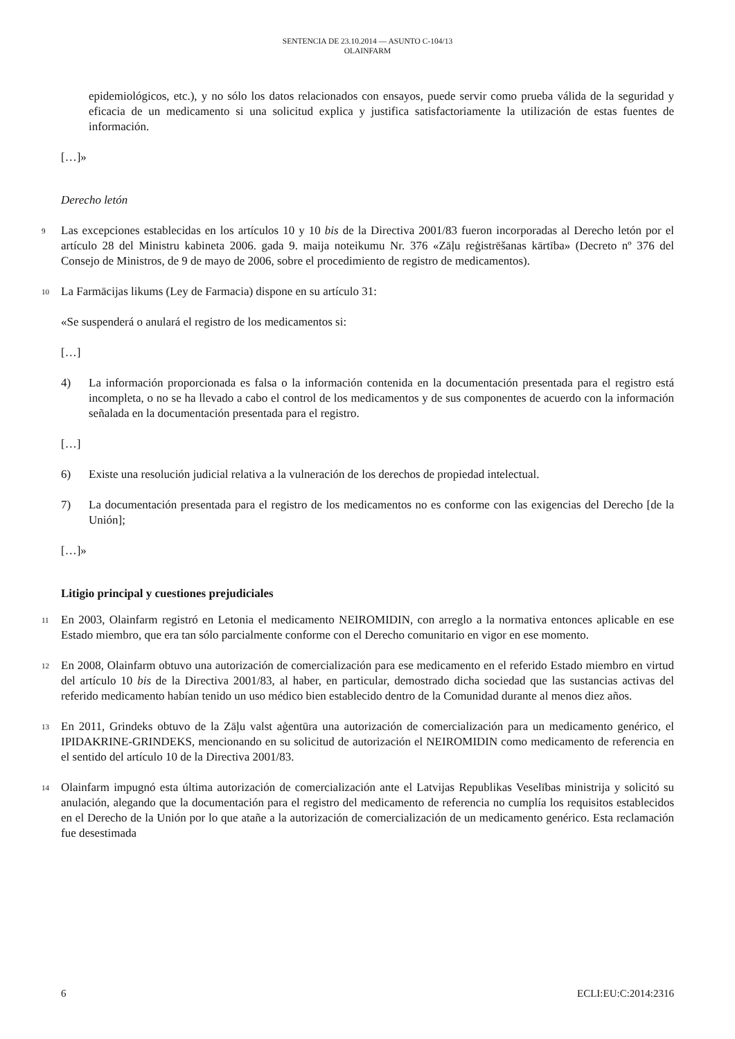SENTENCIA DE 23.10.2014 — ASUNTO C-104/13
OLAINFARM
epidemiológicos, etc.), y no sólo los datos relacionados con ensayos, puede servir como prueba válida de la seguridad y eficacia de un medicamento si una solicitud explica y justifica satisfactoriamente la utilización de estas fuentes de información.
[…]»
Derecho letón
9
Las excepciones establecidas en los artículos 10 y 10 bis de la Directiva 2001/83 fueron incorporadas al Derecho letón por el artículo 28 del Ministru kabineta 2006. gada 9. maija noteikumu Nr. 376 «Zāļu reģistrēšanas kārtība» (Decreto nº 376 del Consejo de Ministros, de 9 de mayo de 2006, sobre el procedimiento de registro de medicamentos).
10
La Farmācijas likums (Ley de Farmacia) dispone en su artículo 31:
«Se suspenderá o anulará el registro de los medicamentos si:
[…]
4) La información proporcionada es falsa o la información contenida en la documentación presentada para el registro está incompleta, o no se ha llevado a cabo el control de los medicamentos y de sus componentes de acuerdo con la información señalada en la documentación presentada para el registro.
[…]
6) Existe una resolución judicial relativa a la vulneración de los derechos de propiedad intelectual.
7) La documentación presentada para el registro de los medicamentos no es conforme con las exigencias del Derecho [de la Unión];
[…]»
Litigio principal y cuestiones prejudiciales
11
En 2003, Olainfarm registró en Letonia el medicamento NEIROMIDIN, con arreglo a la normativa entonces aplicable en ese Estado miembro, que era tan sólo parcialmente conforme con el Derecho comunitario en vigor en ese momento.
12
En 2008, Olainfarm obtuvo una autorización de comercialización para ese medicamento en el referido Estado miembro en virtud del artículo 10 bis de la Directiva 2001/83, al haber, en particular, demostrado dicha sociedad que las sustancias activas del referido medicamento habían tenido un uso médico bien establecido dentro de la Comunidad durante al menos diez años.
13
En 2011, Grindeks obtuvo de la Zāļu valst aģentūra una autorización de comercialización para un medicamento genérico, el IPIDAKRINE-GRINDEKS, mencionando en su solicitud de autorización el NEIROMIDIN como medicamento de referencia en el sentido del artículo 10 de la Directiva 2001/83.
14
Olainfarm impugnó esta última autorización de comercialización ante el Latvijas Republikas Veselības ministrija y solicitó su anulación, alegando que la documentación para el registro del medicamento de referencia no cumplía los requisitos establecidos en el Derecho de la Unión por lo que atañe a la autorización de comercialización de un medicamento genérico. Esta reclamación fue desestimada
6 ECLI:EU:C:2014:2316